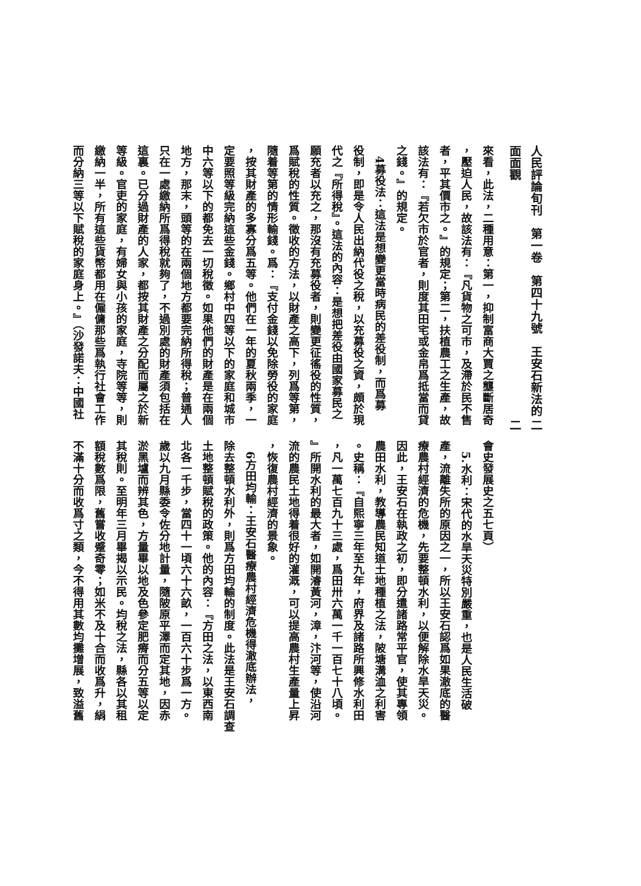人民評論旬刊　第一卷　第四十九號　王安石新法的面面觀 二二
來看，此法，二種用意：第一，抑制富商大賈之壟斷居奇
，壓迫人民，故該法有：『凡貨物之可市，及滯於民不售
者，平其價市之。』的規定；第二，扶植農工之生產，故
該法有：『若欠市於官者，則度其田宅或金帛爲抵當而貸
之錢。』的規定。
　4募役法：這法是想變更當時病民的差役制，而爲募
役制，即是令人民出納代役之稅，以充募役之資，頗於現
代之『所得稅』。這法的內容：是想把差役由國家募民之
願充者以充之，那沒有充募役者，則變更征徭役的性質，
爲賦稅的性質。徵收的方法，以財產之高下，列爲等第，
隨着等第的情形輸錢。爲：『支付金錢以免除勞役的家庭
，按其財產的多寡分爲五等。他們在一年的夏秋兩季，一
定要照等級完納這些金錢。鄉村中四等以下的家庭和城市
中六等以下的都免去一切稅徵。如果他們的財產是在兩個
地方，那末，頭等的在兩個地方都要完納所得稅；普通人
只在一處繳納所爲得稅就夠了，不過別處的財產須包括在
這裏。已分過財產的人家，都按其財產之分配而屬之於新
等級。官吏的家庭，有婦女與小孩的家庭，寺院等等，則
繳納一半，所有這些貨幣都用在僱傭那些爲執行社會工作
而分納三等以下賦稅的家庭身上。』（沙發諾夫：中國社
會史發展史之五七頁）
　5.水利：宋代的水旱天災特別嚴重，也是人民生活破
產，流離失所的原因之一，所以王安石認爲如果澈底的醫
療農村經濟的危機，先要整頓水利，以便解除水旱天災。
因此，王安石在執政之初，即分遣諸路常平官，使其專領
農田水利，教導農民知道土地種植之法，陂塘溝洫之利害
。史稱：『自熙寧三年至九年，府界及諸路所興修水利田
，凡一萬七百九十三處，爲田卅六萬一千一百七十八頃。
』所開水利的最大者，如開濬黃河，漳，汴河等，使沿河
流的農民土地得着很好的灌溉，可以提高農村生產量上昇
，恢復農村經濟的景象。
　6方田均輸：王安石醫療農村經濟危機得澈底辦法，
除去整頓水利外，則爲方田均輸的制度。此法是王安石調查
土地整頓賦稅的政策。他的內容：『方田之法，以東西南
北各一千步，當四十一頃六十六畝，一百六十步爲一方。
歲以九月縣委令佐分地計量，隨陂原平澤而定其地，因赤
淤黑壚而辨其色，方量畢以地及色參定肥瘠而分五等以定
其稅則。至明年三月畢揭以示民。均稅之法，縣各以其租
額稅數爲限，舊嘗收蹙奇零；如米不及十合而收爲升，絹
不滿十分而收爲寸之類，今不得用其數均攤增展，致溢舊